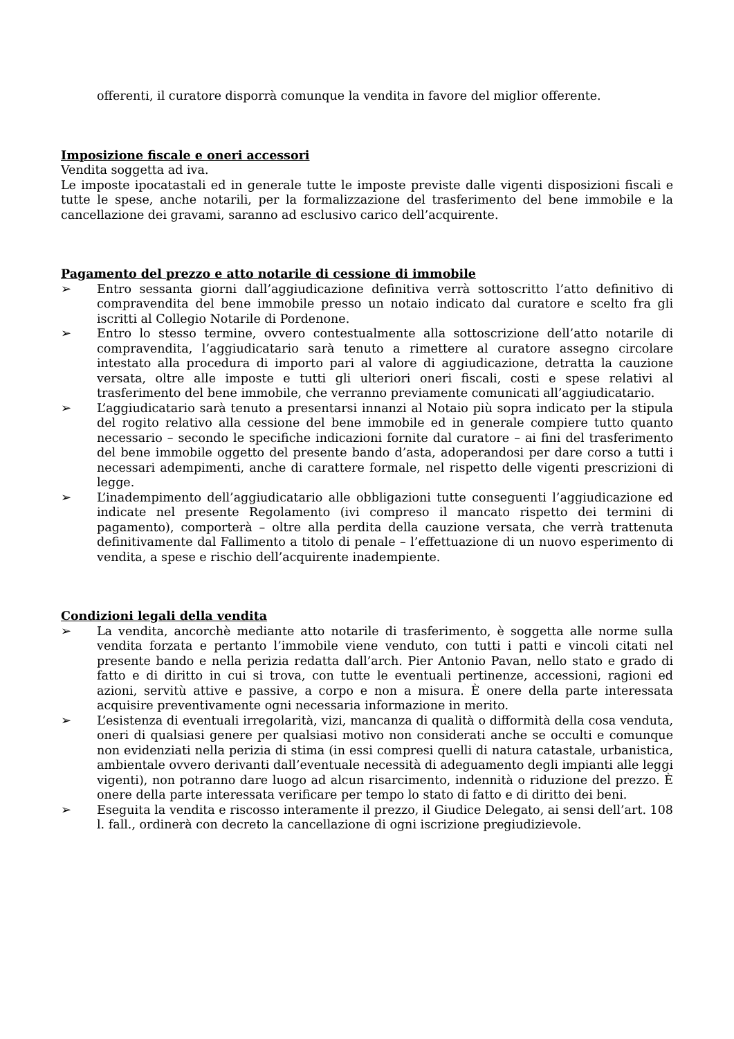offerenti, il curatore disporrà comunque la vendita in favore del miglior offerente.
Imposizione fiscale e oneri accessori
Vendita soggetta ad iva.
Le imposte ipocatastali ed in generale tutte le imposte previste dalle vigenti disposizioni fiscali e tutte le spese, anche notarili, per la formalizzazione del trasferimento del bene immobile e la cancellazione dei gravami, saranno ad esclusivo carico dell’acquirente.
Pagamento del prezzo e atto notarile di cessione di immobile
➢ Entro sessanta giorni dall’aggiudicazione definitiva verrà sottoscritto l’atto definitivo di compravendita del bene immobile presso un notaio indicato dal curatore e scelto fra gli iscritti al Collegio Notarile di Pordenone.
➢ Entro lo stesso termine, ovvero contestualmente alla sottoscrizione dell’atto notarile di compravendita, l’aggiudicatario sarà tenuto a rimettere al curatore assegno circolare intestato alla procedura di importo pari al valore di aggiudicazione, detratta la cauzione versata, oltre alle imposte e tutti gli ulteriori oneri fiscali, costi e spese relativi al trasferimento del bene immobile, che verranno previamente comunicati all’aggiudicatario.
➢ L’aggiudicatario sarà tenuto a presentarsi innanzi al Notaio più sopra indicato per la stipula del rogito relativo alla cessione del bene immobile ed in generale compiere tutto quanto necessario – secondo le specifiche indicazioni fornite dal curatore – ai fini del trasferimento del bene immobile oggetto del presente bando d’asta, adoperandosi per dare corso a tutti i necessari adempimenti, anche di carattere formale, nel rispetto delle vigenti prescrizioni di legge.
➢ L’inadempimento dell’aggiudicatario alle obbligazioni tutte conseguenti l’aggiudicazione ed indicate nel presente Regolamento (ivi compreso il mancato rispetto dei termini di pagamento), comporterà – oltre alla perdita della cauzione versata, che verrà trattenuta definitivamente dal Fallimento a titolo di penale – l’effettuazione di un nuovo esperimento di vendita, a spese e rischio dell’acquirente inadempiente.
Condizioni legali della vendita
➢ La vendita, ancorchè mediante atto notarile di trasferimento, è soggetta alle norme sulla vendita forzata e pertanto l’immobile viene venduto, con tutti i patti e vincoli citati nel presente bando e nella perizia redatta dall’arch. Pier Antonio Pavan, nello stato e grado di fatto e di diritto in cui si trova, con tutte le eventuali pertinenze, accessioni, ragioni ed azioni, servitù attive e passive, a corpo e non a misura. È onere della parte interessata acquisire preventivamente ogni necessaria informazione in merito.
➢ L’esistenza di eventuali irregolarità, vizi, mancanza di qualità o difformità della cosa venduta, oneri di qualsiasi genere per qualsiasi motivo non considerati anche se occulti e comunque non evidenziati nella perizia di stima (in essi compresi quelli di natura catastale, urbanistica, ambientale ovvero derivanti dall’eventuale necessità di adeguamento degli impianti alle leggi vigenti), non potranno dare luogo ad alcun risarcimento, indennità o riduzione del prezzo. È onere della parte interessata verificare per tempo lo stato di fatto e di diritto dei beni.
➢ Eseguita la vendita e riscosso interamente il prezzo, il Giudice Delegato, ai sensi dell’art. 108 l. fall., ordinerà con decreto la cancellazione di ogni iscrizione pregiudizievole.